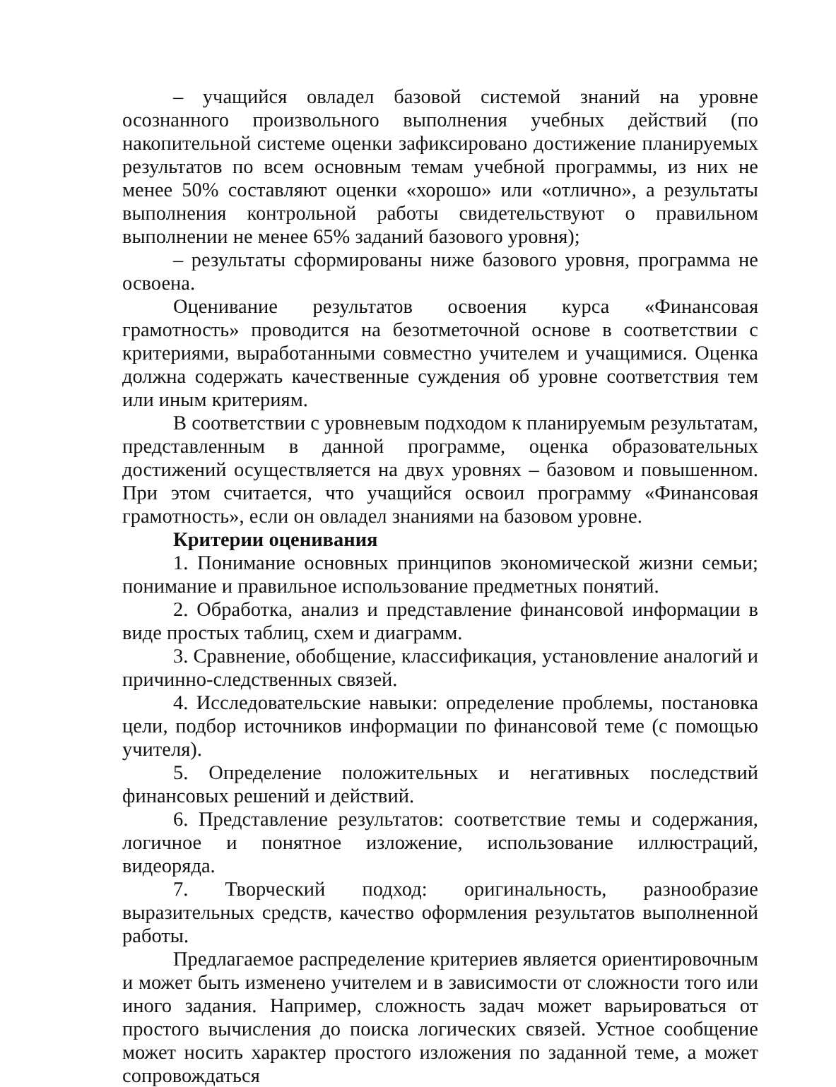– учащийся овладел базовой системой знаний на уровне осознанного произвольного выполнения учебных действий (по накопительной системе оценки зафиксировано достижение планируемых результатов по всем основным темам учебной программы, из них не менее 50% составляют оценки «хорошо» или «отлично», а результаты выполнения контрольной работы свидетельствуют о правильном выполнении не менее 65% заданий базового уровня);
– результаты сформированы ниже базового уровня, программа не освоена.
Оценивание результатов освоения курса «Финансовая грамотность» проводится на безотметочной основе в соответствии с критериями, выработанными совместно учителем и учащимися. Оценка должна содержать качественные суждения об уровне соответствия тем или иным критериям.
В соответствии с уровневым подходом к планируемым результатам, представленным в данной программе, оценка образовательных достижений осуществляется на двух уровнях – базовом и повышенном. При этом считается, что учащийся освоил программу «Финансовая грамотность», если он овладел знаниями на базовом уровне.
Критерии оценивания
1. Понимание основных принципов экономической жизни семьи; понимание и правильное использование предметных понятий.
2. Обработка, анализ и представление финансовой информации в виде простых таблиц, схем и диаграмм.
3. Сравнение, обобщение, классификация, установление аналогий и причинно-следственных связей.
4. Исследовательские навыки: определение проблемы, постановка цели, подбор источников информации по финансовой теме (с помощью учителя).
5. Определение положительных и негативных последствий финансовых решений и действий.
6. Представление результатов: соответствие темы и содержания, логичное и понятное изложение, использование иллюстраций, видеоряда.
7. Творческий подход: оригинальность, разнообразие выразительных средств, качество оформления результатов выполненной работы.
Предлагаемое распределение критериев является ориентировочным и может быть изменено учителем и в зависимости от сложности того или иного задания. Например, сложность задач может варьироваться от простого вычисления до поиска логических связей. Устное сообщение может носить характер простого изложения по заданной теме, а может сопровождаться